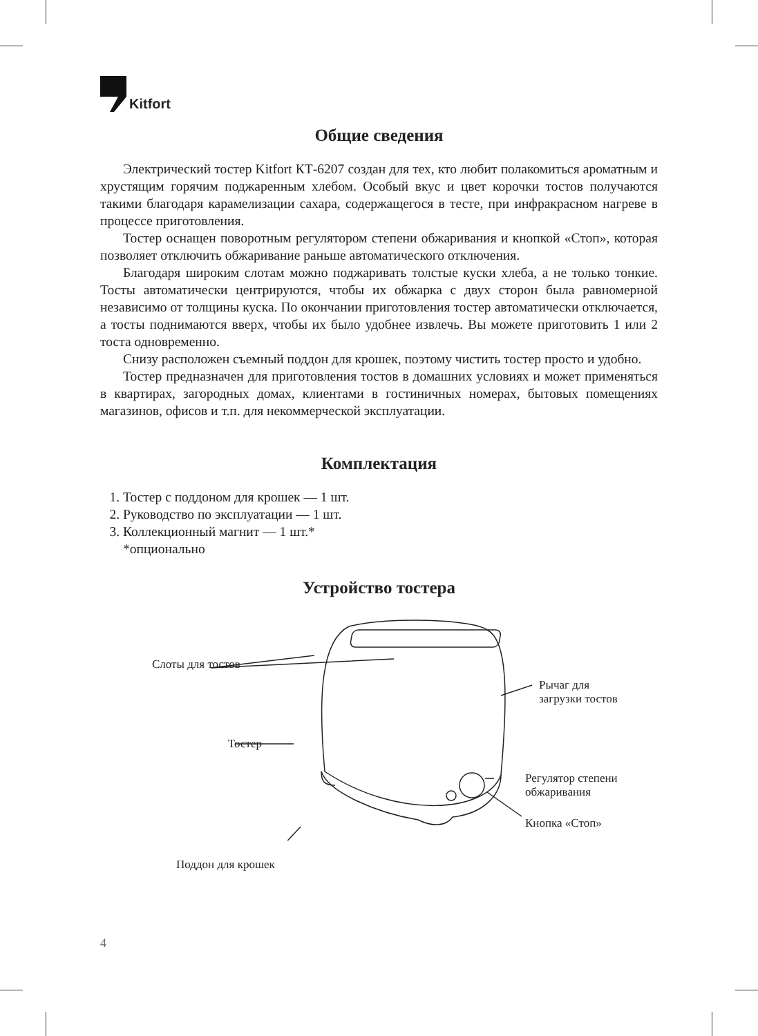Kitfort
Общие сведения
Электрический тостер Kitfort КТ-6207 создан для тех, кто любит полакомиться ароматным и хрустящим горячим поджаренным хлебом. Особый вкус и цвет корочки тостов получаются такими благодаря карамелизации сахара, содержащегося в тесте, при инфракрасном нагреве в процессе приготовления.
Тостер оснащен поворотным регулятором степени обжаривания и кнопкой «Стоп», которая позволяет отключить обжаривание раньше автоматического отключения.
Благодаря широким слотам можно поджаривать толстые куски хлеба, а не только тонкие. Тосты автоматически центрируются, чтобы их обжарка с двух сторон была равномерной независимо от толщины куска. По окончании приготовления тостер автоматически отключается, а тосты поднимаются вверх, чтобы их было удобнее извлечь. Вы можете приготовить 1 или 2 тоста одновременно.
Снизу расположен съемный поддон для крошек, поэтому чистить тостер просто и удобно.
Тостер предназначен для приготовления тостов в домашних условиях и может применяться в квартирах, загородных домах, клиентами в гостиничных номерах, бытовых помещениях магазинов, офисов и т.п. для некоммерческой эксплуатации.
Комплектация
1. Тостер с поддоном для крошек — 1 шт.
2. Руководство по эксплуатации — 1 шт.
3. Коллекционный магнит — 1 шт.*
*опционально
Устройство тостера
Слоты для тостов
Тостер
Поддон для крошек
Рычаг для
загрузки тостов
Регулятор степени
обжаривания
Кнопка «Стоп»
4